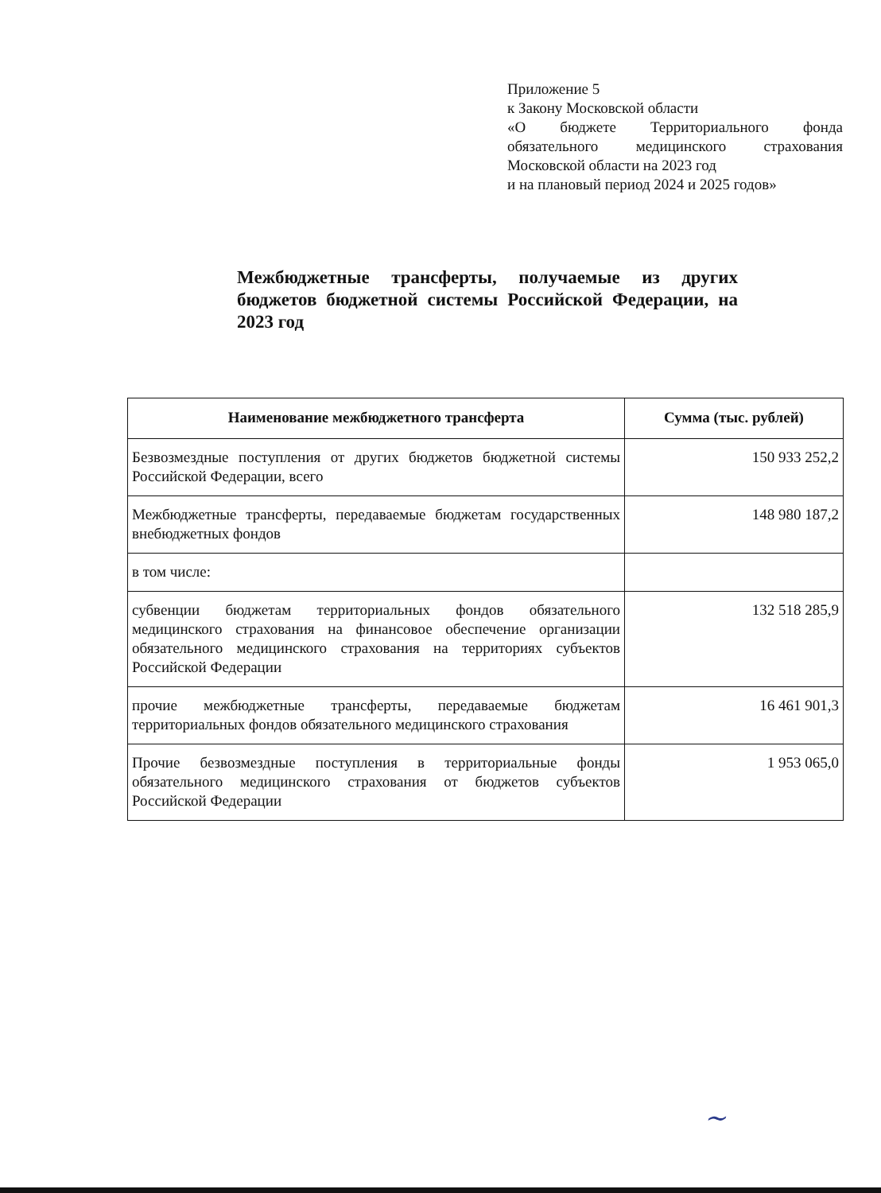Приложение 5
к Закону Московской области
«О бюджете Территориального фонда обязательного медицинского страхования Московской области на 2023 год
и на плановый период 2024 и 2025 годов»
Межбюджетные трансферты, получаемые из других бюджетов бюджетной системы Российской Федерации, на 2023 год
| Наименование межбюджетного трансферта | Сумма (тыс. рублей) |
| --- | --- |
| Безвозмездные поступления от других бюджетов бюджетной системы Российской Федерации, всего | 150 933 252,2 |
| Межбюджетные трансферты, передаваемые бюджетам государственных внебюджетных фондов | 148 980 187,2 |
| в том числе: | |
| субвенции бюджетам территориальных фондов обязательного медицинского страхования на финансовое обеспечение организации обязательного медицинского страхования на территориях субъектов Российской Федерации | 132 518 285,9 |
| прочие межбюджетные трансферты, передаваемые бюджетам территориальных фондов обязательного медицинского страхования | 16 461 901,3 |
| Прочие безвозмездные поступления в территориальные фонды обязательного медицинского страхования от бюджетов субъектов Российской Федерации | 1 953 065,0 |
~